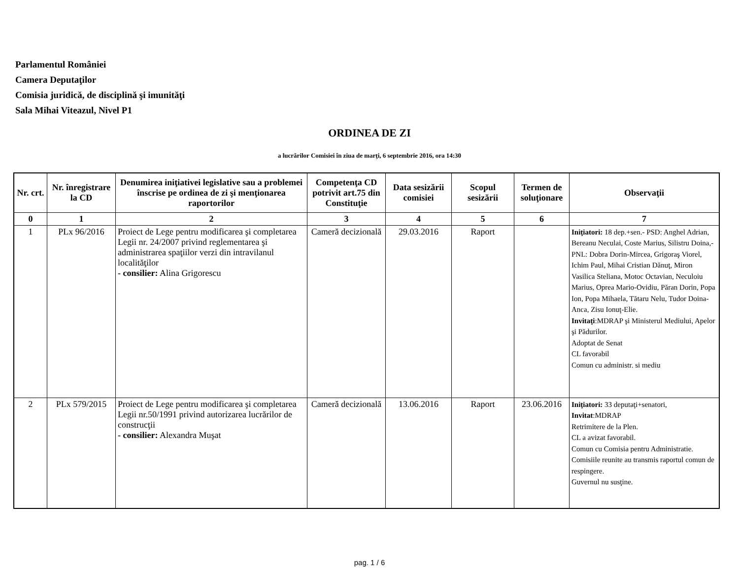Parlamentul României
Camera Deputaţilor
Comisia juridică, de disciplină şi imunităţi
Sala Mihai Viteazul, Nivel P1
ORDINEA DE ZI
a lucrărilor Comisiei în ziua de marţi, 6 septembrie 2016, ora 14:30
| Nr. crt. | Nr. înregistrare la CD | Denumirea iniţiativei legislative sau a problemei înscrise pe ordinea de zi şi menţionarea raportorilor | Competenţa CD potrivit art.75 din Constituţie | Data sesizării comisiei | Scopul sesizării | Termen de soluţionare | Observaţii |
| --- | --- | --- | --- | --- | --- | --- | --- |
| 0 | 1 | 2 | 3 | 4 | 5 | 6 | 7 |
| 1 | PLx 96/2016 | Proiect de Lege pentru modificarea şi completarea Legii nr. 24/2007 privind reglementarea şi administrarea spaţiilor verzi din intravilanul localităţilor - consilier: Alina Grigorescu | Cameră decizională | 29.03.2016 | Raport | | Iniţiatori: 18 dep.+sen.- PSD: Anghel Adrian, Bereanu Neculai, Coste Marius, Silistru Doina,- PNL: Dobra Dorin-Mircea, Grigoraş Viorel, Ichim Paul, Mihai Cristian Dănuţ, Miron Vasilica Steliana, Motoc Octavian, Neculoiu Marius, Oprea Mario-Ovidiu, Păran Dorin, Popa Ion, Popa Mihaela, Tătaru Nelu, Tudor Doina-Anca, Zisu Ionuţ-Elie. Invitaţi :MDRAP şi Ministerul Mediului, Apelor şi Pădurilor. Adoptat de Senat CL favorabil Comun cu administr. si mediu |
| 2 | PLx 579/2015 | Proiect de Lege pentru modificarea şi completarea Legii nr.50/1991 privind autorizarea lucrărilor de construcţii - consilier: Alexandra Muşat | Cameră decizională | 13.06.2016 | Raport | 23.06.2016 | Iniţiatori: 33 deputaţi+senatori, Invitat :MDRAP Retrimitere de la Plen. CL a avizat favorabil. Comun cu Comisia pentru Administratie. Comisiile reunite au transmis raportul comun de respingere. Guvernul nu susţine. |
pag. 1 / 6